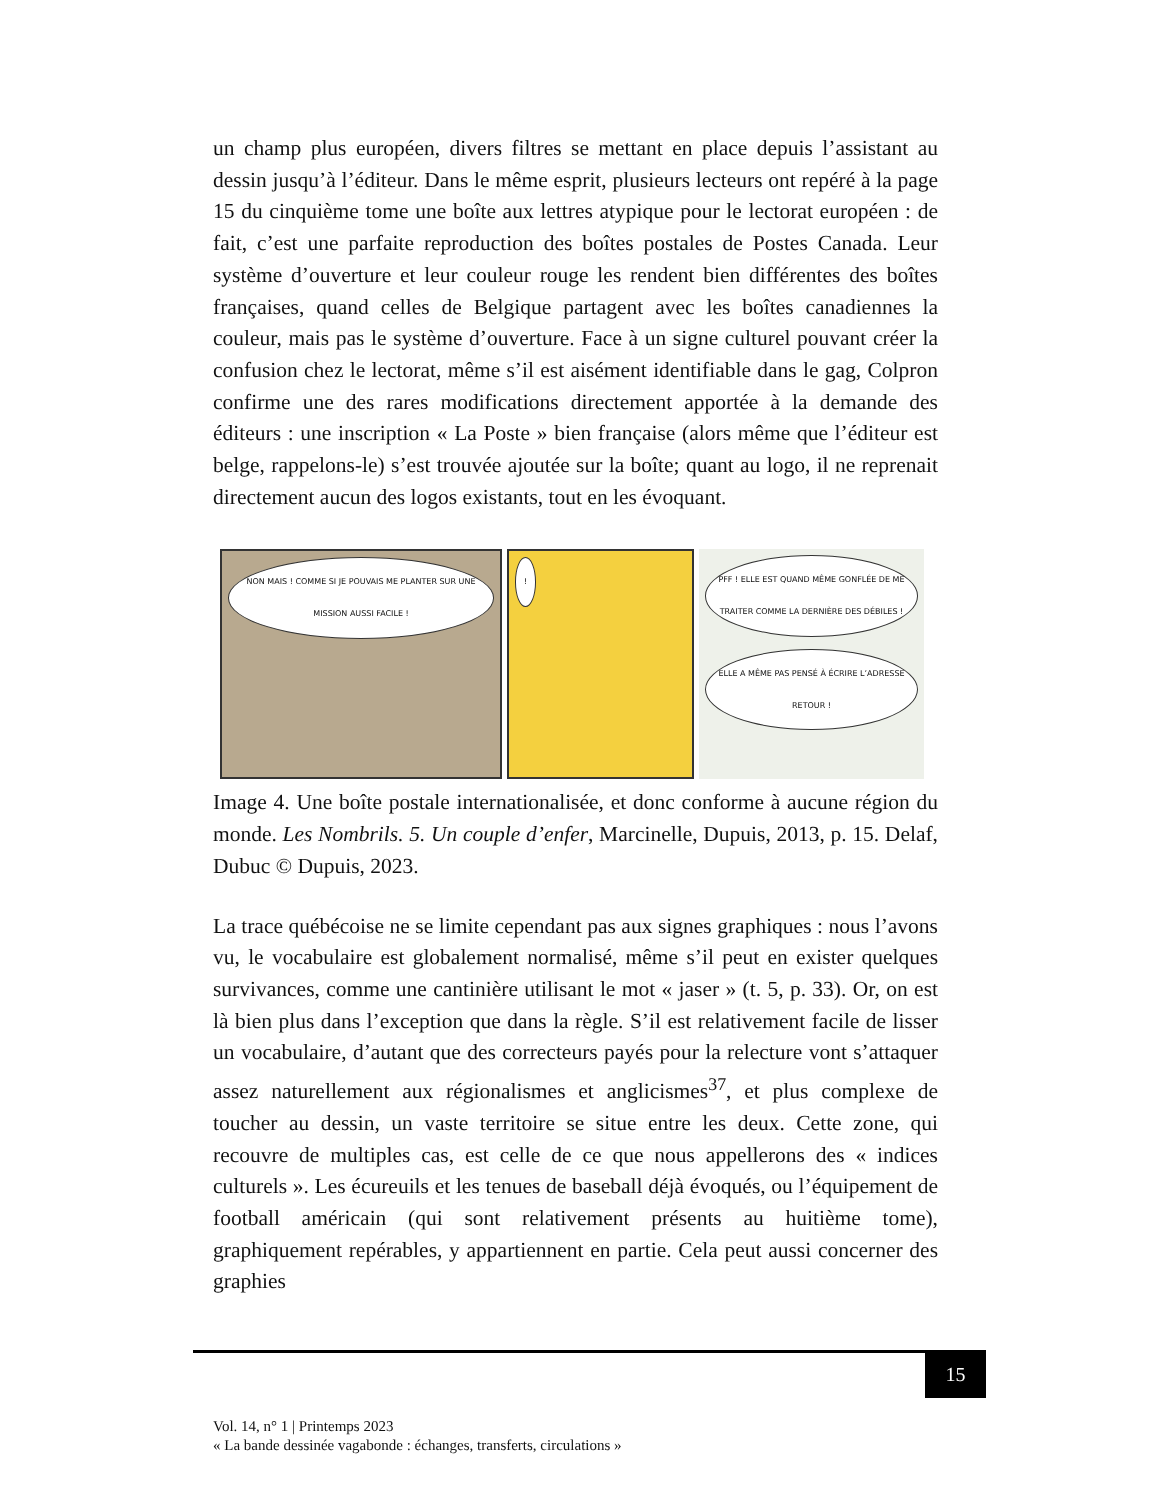un champ plus européen, divers filtres se mettant en place depuis l’assistant au dessin jusqu’à l’éditeur. Dans le même esprit, plusieurs lecteurs ont repéré à la page 15 du cinquième tome une boîte aux lettres atypique pour le lectorat européen : de fait, c’est une parfaite reproduction des boîtes postales de Postes Canada. Leur système d’ouverture et leur couleur rouge les rendent bien différentes des boîtes françaises, quand celles de Belgique partagent avec les boîtes canadiennes la couleur, mais pas le système d’ouverture. Face à un signe culturel pouvant créer la confusion chez le lectorat, même s’il est aisément identifiable dans le gag, Colpron confirme une des rares modifications directement apportée à la demande des éditeurs : une inscription « La Poste » bien française (alors même que l’éditeur est belge, rappelons-le) s’est trouvée ajoutée sur la boîte; quant au logo, il ne reprenait directement aucun des logos existants, tout en les évoquant.
NON MAIS ! COMME SI JE POUVAIS ME PLANTER SUR UNE MISSION AUSSI FACILE !
! PFF ! ELLE EST QUAND MÊME GONFLÉE DE ME TRAITER COMME LA DERNIÈRE DES DÉBILES ! ELLE A MÊME PAS PENSÉ À ÉCRIRE L’ADRESSE RETOUR !
Image 4. Une boîte postale internationalisée, et donc conforme à aucune région du monde. Les Nombrils. 5. Un couple d’enfer, Marcinelle, Dupuis, 2013, p. 15. Delaf, Dubuc © Dupuis, 2023.
La trace québécoise ne se limite cependant pas aux signes graphiques : nous l’avons vu, le vocabulaire est globalement normalisé, même s’il peut en exister quelques survivances, comme une cantinière utilisant le mot « jaser » (t. 5, p. 33). Or, on est là bien plus dans l’exception que dans la règle. S’il est relativement facile de lisser un vocabulaire, d’autant que des correcteurs payés pour la relecture vont s’attaquer assez naturellement aux régionalismes et anglicismes<sup>37</sup>, et plus complexe de toucher au dessin, un vaste territoire se situe entre les deux. Cette zone, qui recouvre de multiples cas, est celle de ce que nous appellerons des « indices culturels ». Les écureuils et les tenues de baseball déjà évoqués, ou l’équipement de football américain (qui sont relativement présents au huitième tome), graphiquement repérables, y appartiennent en partie. Cela peut aussi concerner des graphies
15
Vol. 14, n° 1 | Printemps 2023
« La bande dessinée vagabonde : échanges, transferts, circulations »